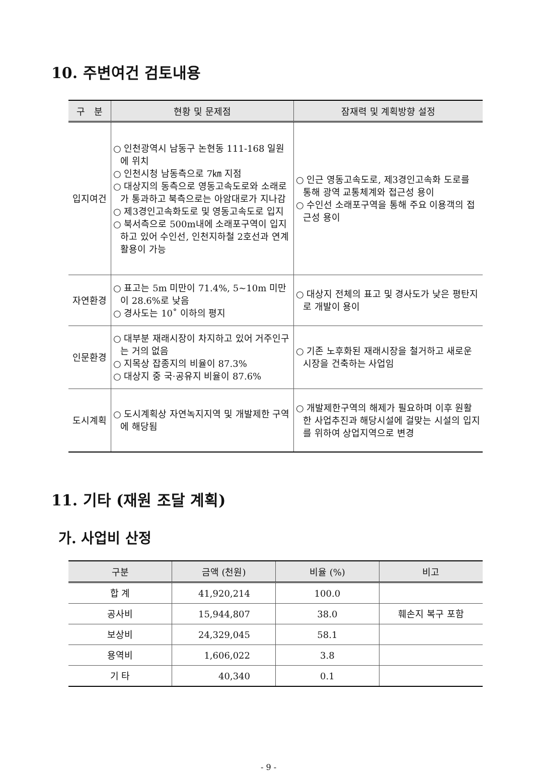10. 주변여건 검토내용
| 구 분 | 현황 및 문제점 | 잠재력 및 계획방향 설정 |
| --- | --- | --- |
| 입지여건 | ○ 인천광역시 남동구 논현동 111-168 일원에 위치 ○ 인천시청 남동측으로 7㎞ 지점 ○ 대상지의 동측으로 영동고속도로와 소래로가 통과하고 북측으로는 아암대로가 지나감 ○ 제3경인고속화도로 및 영동고속도로 입지 ○ 북서측으로 500m내에 소래포구역이 입지하고 있어 수인선, 인천지하철 2호선과 연계활용이 가능 | ○ 인근 영동고속도로, 제3경인고속화 도로를 통해 광역 교통체계와 접근성 용이 ○ 수인선 소래포구역을 통해 주요 이용객의 접근성 용이 |
| 자연환경 | ○ 표고는 5m 미만이 71.4%, 5~10m 미만이 28.6%로 낮음 ○ 경사도는 10˚ 이하의 평지 | ○ 대상지 전체의 표고 및 경사도가 낮은 평탄지로 개발이 용이 |
| 인문환경 | ○ 대부분 재래시장이 차지하고 있어 거주인구는 거의 없음 ○ 지목상 잡종지의 비율이 87.3% ○ 대상지 중 국·공유지 비율이 87.6% | ○ 기존 노후화된 재래시장을 철거하고 새로운 시장을 건축하는 사업임 |
| 도시계획 | ○ 도시계획상 자연녹지지역 및 개발제한 구역에 해당됨 | ○ 개발제한구역의 해제가 필요하며 이후 원활한 사업추진과 해당시설에 걸맞는 시설의 입지를 위하여 상업지역으로 변경 |
11. 기타 (재원 조달 계획)
가. 사업비 산정
| 구분 | 금액 (천원) | 비율 (%) | 비고 |
| --- | --- | --- | --- |
| 합 계 | 41,920,214 | 100.0 | |
| 공사비 | 15,944,807 | 38.0 | 훼손지 복구 포함 |
| 보상비 | 24,329,045 | 58.1 | |
| 용역비 | 1,606,022 | 3.8 | |
| 기 타 | 40,340 | 0.1 | |
- 9 -